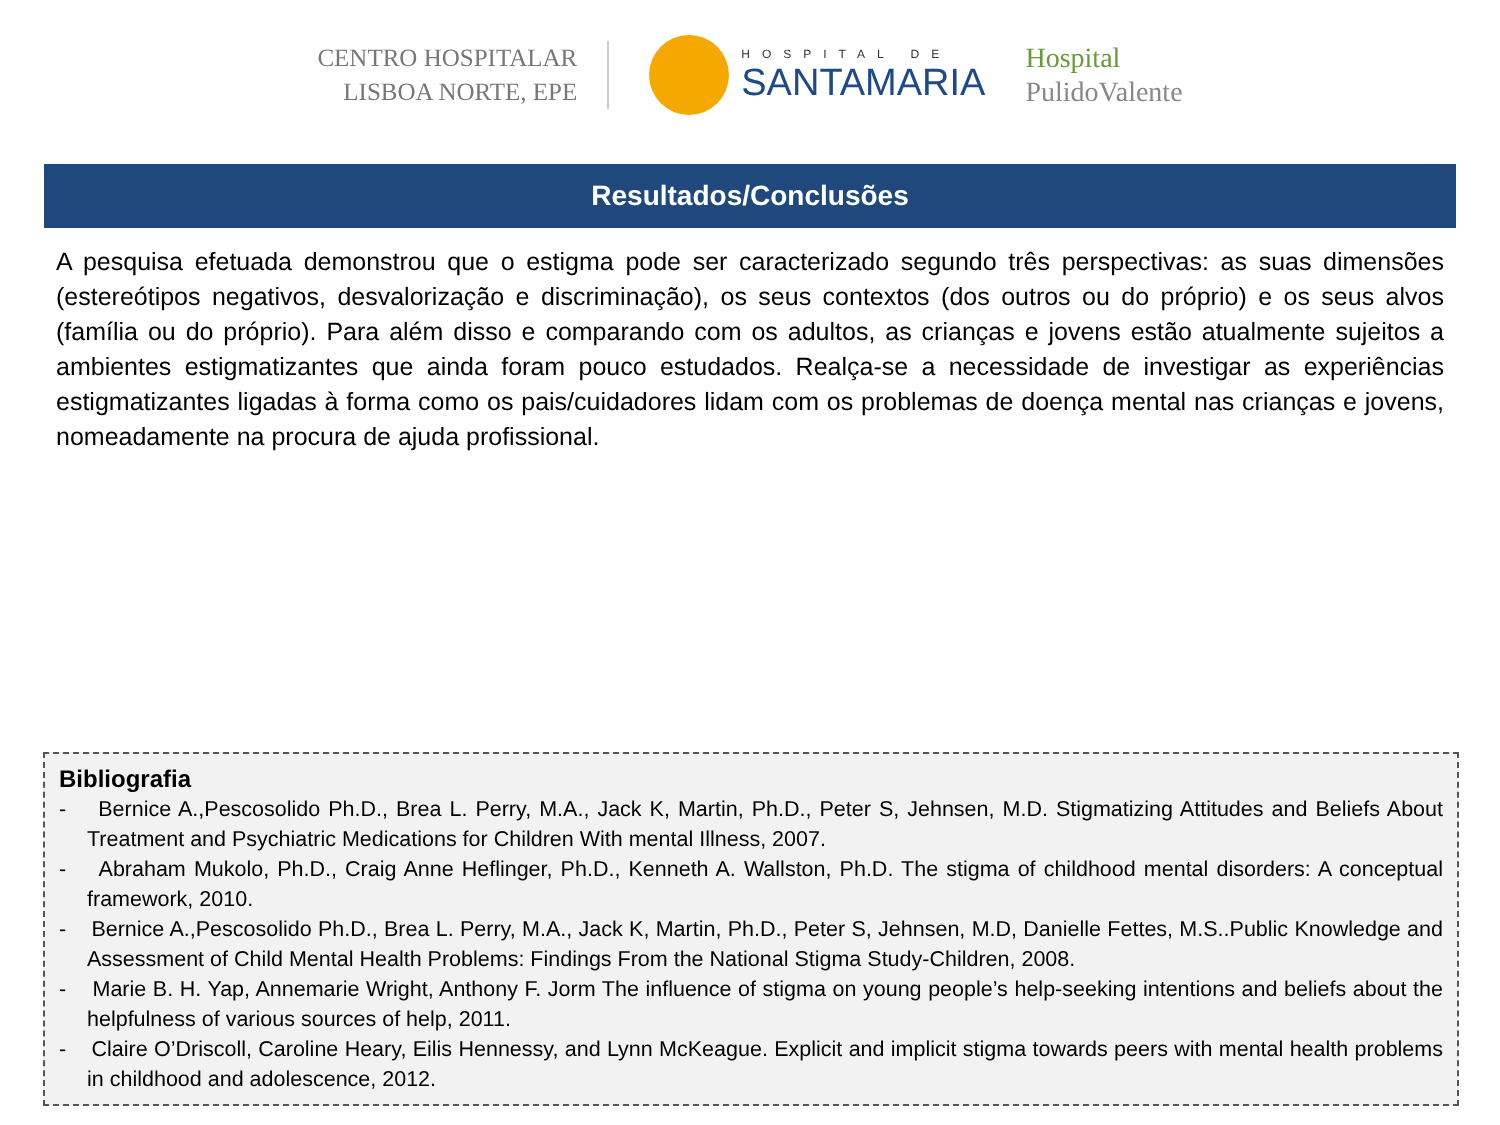CENTRO HOSPITALAR
LISBOA NORTE, EPE
HOSPITAL DE
SANTAMARIA
Hospital
PulidoValente
Resultados/Conclusões
A pesquisa efetuada demonstrou que o estigma pode ser caracterizado segundo três perspectivas: as suas dimensões (estereótipos negativos, desvalorização e discriminação), os seus contextos (dos outros ou do próprio) e os seus alvos (família ou do próprio). Para além disso e comparando com os adultos, as crianças e jovens estão atualmente sujeitos a ambientes estigmatizantes que ainda foram pouco estudados. Realça-se a necessidade de investigar as experiências estigmatizantes ligadas à forma como os pais/cuidadores lidam com os problemas de doença mental nas crianças e jovens, nomeadamente na procura de ajuda profissional.
Bibliografia
- Bernice A.,Pescosolido Ph.D., Brea L. Perry, M.A., Jack K, Martin, Ph.D., Peter S, Jehnsen, M.D. Stigmatizing Attitudes and Beliefs About Treatment and Psychiatric Medications for Children With mental Illness, 2007.
- Abraham Mukolo, Ph.D., Craig Anne Heflinger, Ph.D., Kenneth A. Wallston, Ph.D. The stigma of childhood mental disorders: A conceptual framework, 2010.
- Bernice A.,Pescosolido Ph.D., Brea L. Perry, M.A., Jack K, Martin, Ph.D., Peter S, Jehnsen, M.D, Danielle Fettes, M.S..Public Knowledge and Assessment of Child Mental Health Problems: Findings From the National Stigma Study-Children, 2008.
- Marie B. H. Yap, Annemarie Wright, Anthony F. Jorm The influence of stigma on young people’s help-seeking intentions and beliefs about the helpfulness of various sources of help, 2011.
- Claire O’Driscoll, Caroline Heary, Eilis Hennessy, and Lynn McKeague. Explicit and implicit stigma towards peers with mental health problems in childhood and adolescence, 2012.